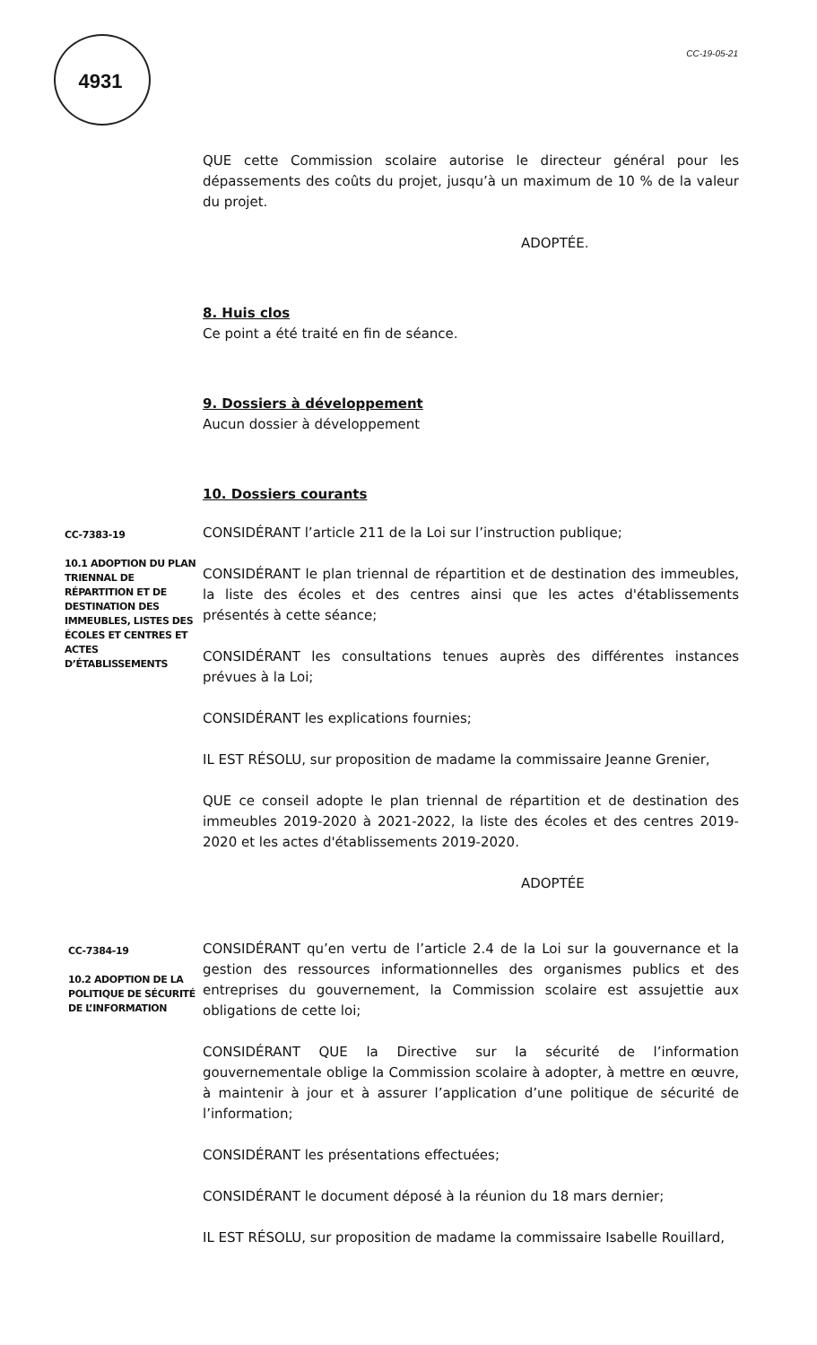4931
CC-19-05-21
QUE cette Commission scolaire autorise le directeur général pour les dépassements des coûts du projet, jusqu’à un maximum de 10 % de la valeur du projet.
ADOPTÉE.
8. Huis clos
Ce point a été traité en fin de séance.
9. Dossiers à développement
Aucun dossier à développement
10. Dossiers courants
CC-7383-19
10.1 ADOPTION DU PLAN TRIENNAL DE RÉPARTITION ET DE DESTINATION DES IMMEUBLES, LISTES DES ÉCOLES ET CENTRES ET ACTES D’ÉTABLISSEMENTS
CONSIDÉRANT l’article 211 de la Loi sur l’instruction publique;
CONSIDÉRANT le plan triennal de répartition et de destination des immeubles, la liste des écoles et des centres ainsi que les actes d'établissements présentés à cette séance;
CONSIDÉRANT les consultations tenues auprès des différentes instances prévues à la Loi;
CONSIDÉRANT les explications fournies;
IL EST RÉSOLU, sur proposition de madame la commissaire Jeanne Grenier,
QUE ce conseil adopte le plan triennal de répartition et de destination des immeubles 2019-2020 à 2021-2022, la liste des écoles et des centres 2019-2020 et les actes d'établissements 2019-2020.
ADOPTÉE
CC-7384-19
10.2 ADOPTION DE LA POLITIQUE DE SÉCURITÉ DE L’INFORMATION
CONSIDÉRANT qu’en vertu de l’article 2.4 de la Loi sur la gouvernance et la gestion des ressources informationnelles des organismes publics et des entreprises du gouvernement, la Commission scolaire est assujettie aux obligations de cette loi;
CONSIDÉRANT QUE la Directive sur la sécurité de l’information gouvernementale oblige la Commission scolaire à adopter, à mettre en œuvre, à maintenir à jour et à assurer l’application d’une politique de sécurité de l’information;
CONSIDÉRANT les présentations effectuées;
CONSIDÉRANT le document déposé à la réunion du 18 mars dernier;
IL EST RÉSOLU, sur proposition de madame la commissaire Isabelle Rouillard,